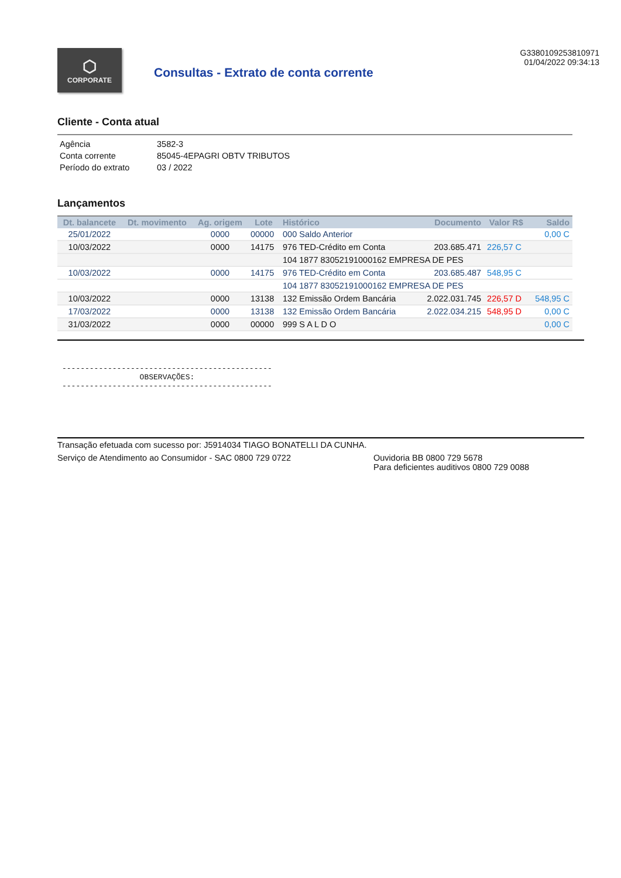⬡
CORPORATE
Consultas - Extrato de conta corrente
G3380109253810971
01/04/2022 09:34:13
Cliente - Conta atual
| Agência | 3582-3 |
| Conta corrente | 85045-4EPAGRI OBTV TRIBUTOS |
| Período do extrato | 03 / 2022 |
Lançamentos
| Dt. balancete | Dt. movimento | Ag. origem | Lote | Histórico | Documento | Valor R$ | Saldo |
| --- | --- | --- | --- | --- | --- | --- | --- |
| 25/01/2022 | | 0000 | 00000 | 000 Saldo Anterior | | | 0,00 C |
| 10/03/2022 | | 0000 | 14175 | 976 TED-Crédito em Conta | 203.685.471 | 226,57 C | |
| | | | | 104 1877 83052191000162 EMPRESA DE PES | | | |
| 10/03/2022 | | 0000 | 14175 | 976 TED-Crédito em Conta | 203.685.487 | 548,95 C | |
| | | | | 104 1877 83052191000162 EMPRESA DE PES | | | |
| 10/03/2022 | | 0000 | 13138 | 132 Emissão Ordem Bancária | 2.022.031.745 | 226,57 D | 548,95 C |
| 17/03/2022 | | 0000 | 13138 | 132 Emissão Ordem Bancária | 2.022.034.215 | 548,95 D | 0,00 C |
| 31/03/2022 | | 0000 | 00000 | 999 S A L D O | | | 0,00 C |
---------------------------------------------- OBSERVAÇÕES: ----------------------------------------------
Transação efetuada com sucesso por: J5914034 TIAGO BONATELLI DA CUNHA.
Serviço de Atendimento ao Consumidor - SAC 0800 729 0722 Ouvidoria BB 0800 729 5678
Para deficientes auditivos 0800 729 0088